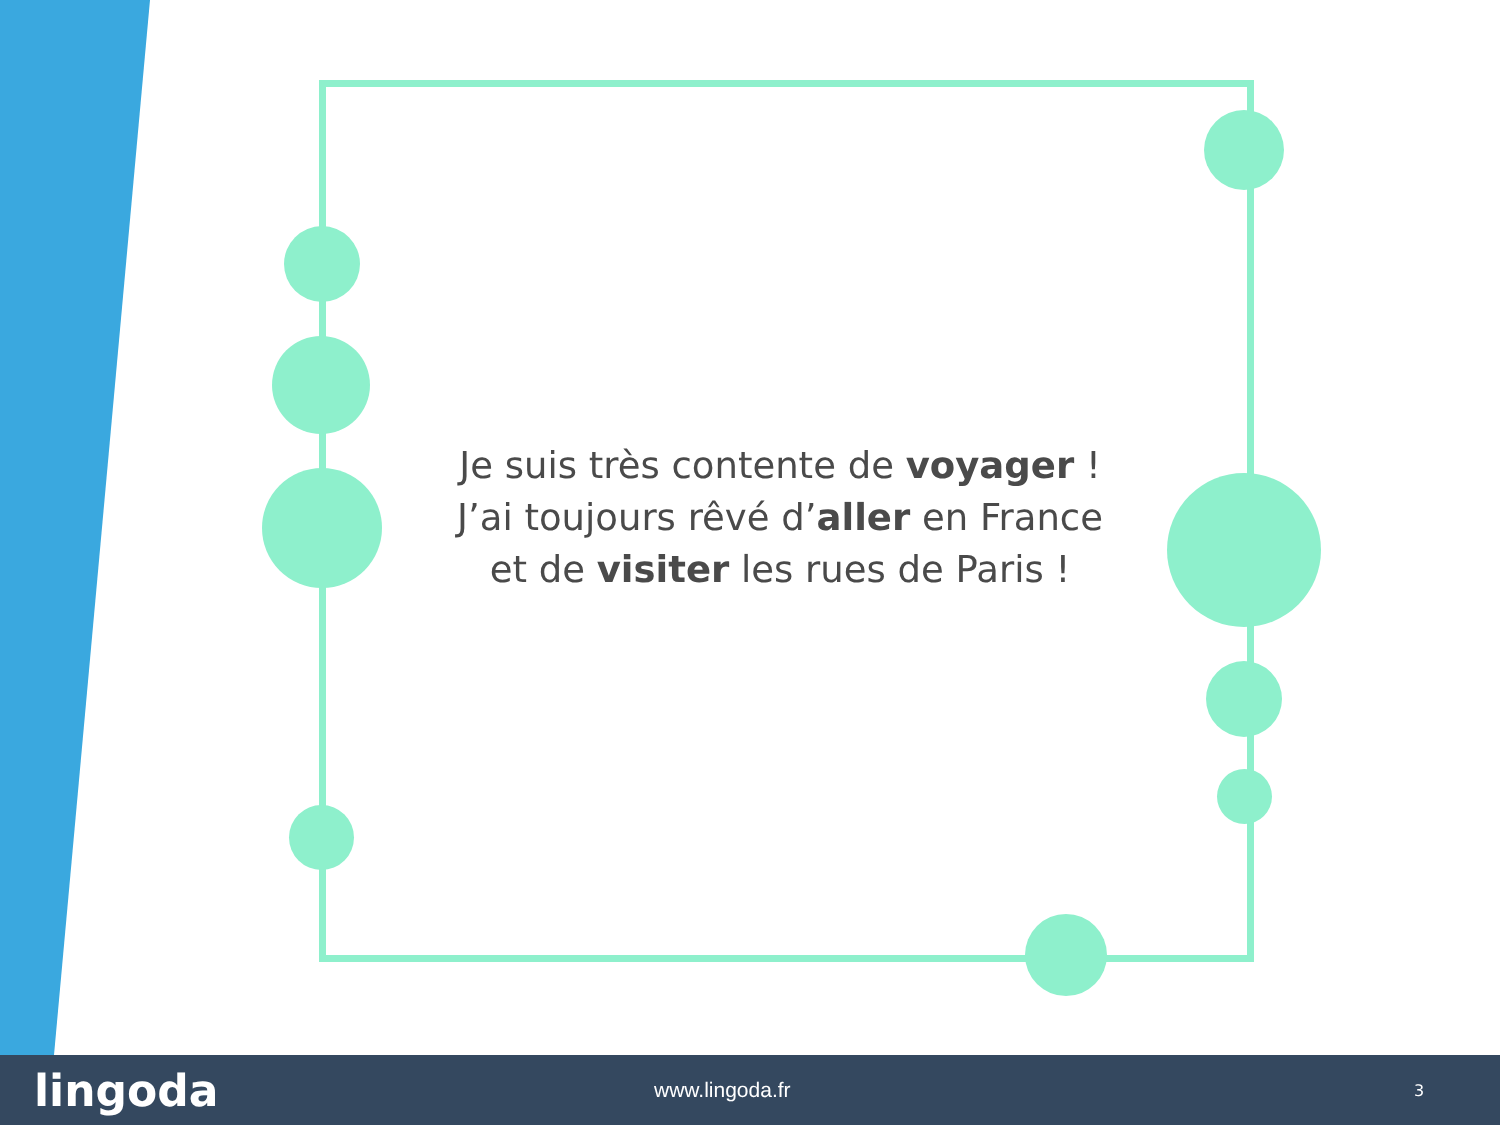Je suis très contente de voyager !
J’ai toujours rêvé d’aller en France et de visiter les rues de Paris !
lingoda
www.lingoda.fr
3